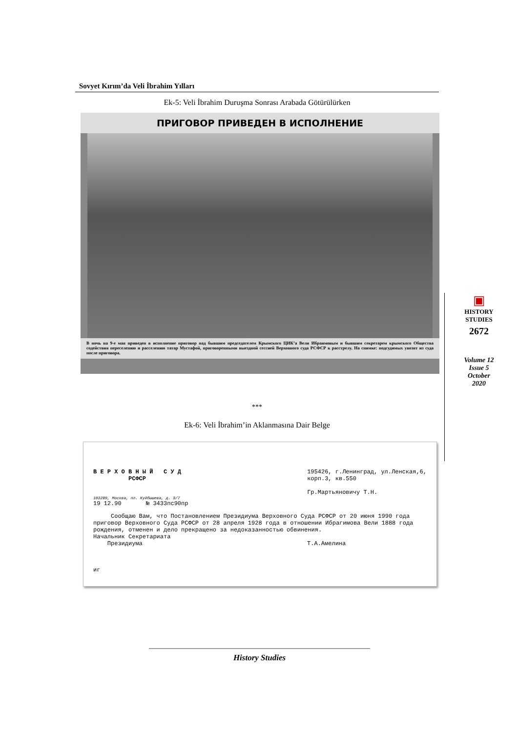Sovyet Kırım’da Veli İbrahim Yılları
Ek-5: Veli İbrahim Duruşma Sonrası Arabada Götürülürken
ПРИГОВОР ПРИВЕДЕН В ИСПОЛНЕНИЕ
В ночь на 9-е мая приведен в исполнение приговор над бывшим председателем Крымского ЦИК’а Вели Ибраимовым и бывшим секретарем крымского Общества содействия переселению и расселению татар Мустафой, приговоренными выездной сессией Верховного суда РСФСР к расстрелу. На снимке: подсудимых увозят из суда после приговора.
***
Ek-6: Veli İbrahim’in Aklanmasına Dair Belge
В Е Р Х О В Н Ы Й С У Д
РСФСР
195426, г.Ленинград, ул.Ленская,6,
корп.3, кв.550
Гр.Мартьяновичу Т.Н.
103289, Москва, пл. Куйбышева, д. 3/7
19 12.90 № 3433пс90пр
Сообщаю Вам, что Постановлением Президиума Верховного Суда РСФСР от 20 июня 1990 года приговор Верховного Суда РСФСР от 28 апреля 1928 года в отношении Ибрагимова Вели 1888 года рождения, отменен и дело прекращено за недоказанностью обвинения.
Начальник Секретариата
Президиума Т.А.Амелина
иг
▣
HISTORY
STUDIES
2672
Volume 12
Issue 5
October
2020
History Studies